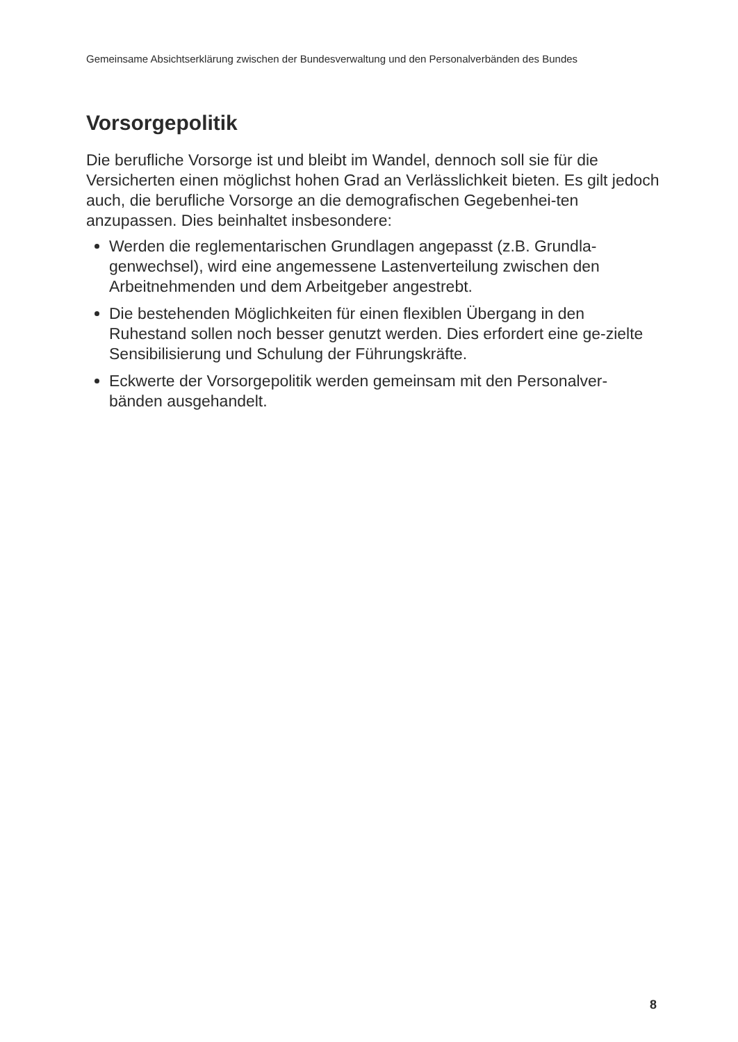Gemeinsame Absichtserklärung zwischen der Bundesverwaltung und den Personalverbänden des Bundes
Vorsorgepolitik
Die berufliche Vorsorge ist und bleibt im Wandel, dennoch soll sie für die Versicherten einen möglichst hohen Grad an Verlässlichkeit bieten. Es gilt jedoch auch, die berufliche Vorsorge an die demografischen Gegebenhei-ten anzupassen. Dies beinhaltet insbesondere:
Werden die reglementarischen Grundlagen angepasst (z.B. Grundla-genwechsel), wird eine angemessene Lastenverteilung zwischen den Arbeitnehmenden und dem Arbeitgeber angestrebt.
Die bestehenden Möglichkeiten für einen flexiblen Übergang in den Ruhestand sollen noch besser genutzt werden. Dies erfordert eine ge-zielte Sensibilisierung und Schulung der Führungskräfte.
Eckwerte der Vorsorgepolitik werden gemeinsam mit den Personalver-bänden ausgehandelt.
8